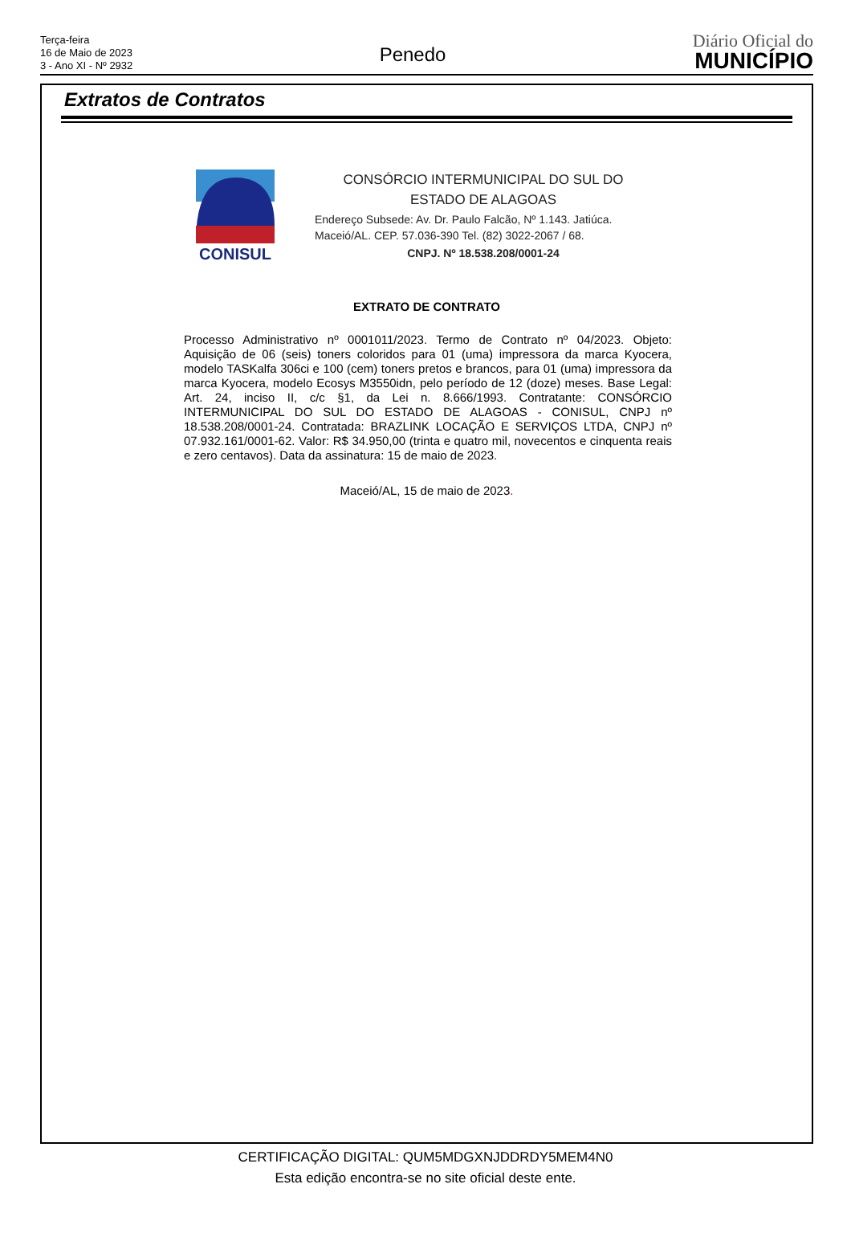Terça-feira
16 de Maio de 2023
3 - Ano XI - Nº 2932
Penedo
Diário Oficial do
MUNICÍPIO
Extratos de Contratos
CONISUL
CONSÓRCIO INTERMUNICIPAL DO SUL DO
ESTADO DE ALAGOAS
Endereço Subsede: Av. Dr. Paulo Falcão, Nº 1.143. Jatiúca.
Maceió/AL. CEP. 57.036-390 Tel. (82) 3022-2067 / 68.
CNPJ. Nº 18.538.208/0001-24
EXTRATO DE CONTRATO
Processo Administrativo nº 0001011/2023. Termo de Contrato nº 04/2023. Objeto: Aquisição de 06 (seis) toners coloridos para 01 (uma) impressora da marca Kyocera, modelo TASKalfa 306ci e 100 (cem) toners pretos e brancos, para 01 (uma) impressora da marca Kyocera, modelo Ecosys M3550idn, pelo período de 12 (doze) meses. Base Legal: Art. 24, inciso II, c/c §1, da Lei n. 8.666/1993. Contratante: CONSÓRCIO INTERMUNICIPAL DO SUL DO ESTADO DE ALAGOAS - CONISUL, CNPJ nº 18.538.208/0001-24. Contratada: BRAZLINK LOCAÇÃO E SERVIÇOS LTDA, CNPJ nº 07.932.161/0001-62. Valor: R$ 34.950,00 (trinta e quatro mil, novecentos e cinquenta reais e zero centavos). Data da assinatura: 15 de maio de 2023.
Maceió/AL, 15 de maio de 2023.
CERTIFICAÇÃO DIGITAL: QUM5MDGXNJDDRDY5MEM4N0
Esta edição encontra-se no site oficial deste ente.